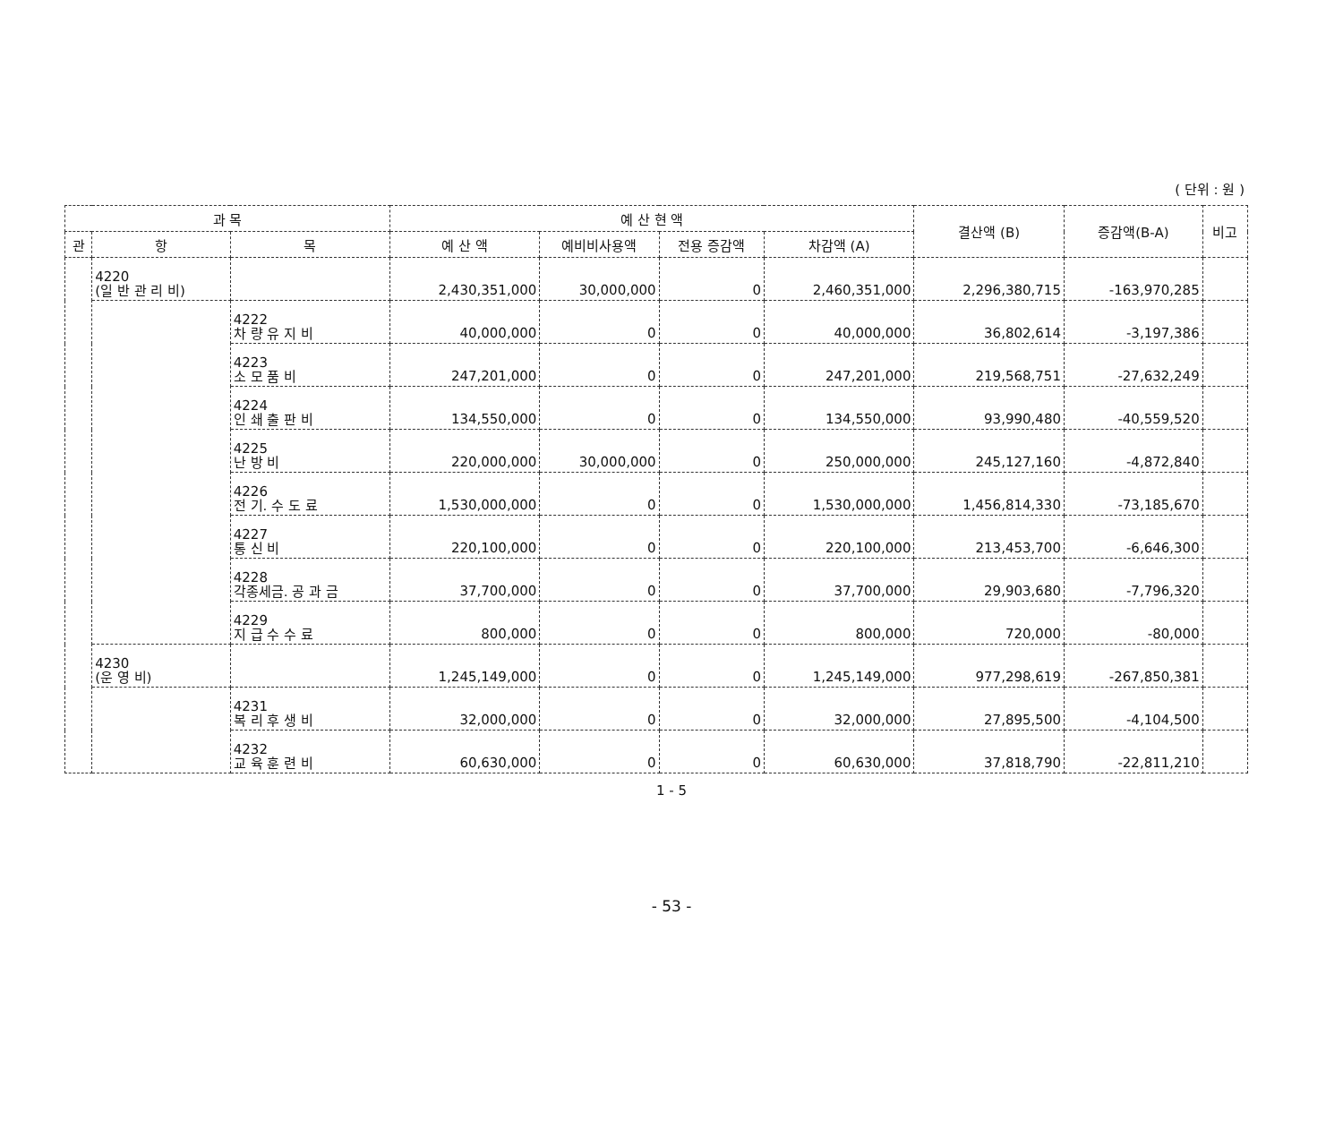( 단위 : 원 )
| 과 목 | | | 예 산 현 액 | | | | 결산액 (B) | 증감액(B-A) | 비고 |
| --- | --- | --- | --- | --- | --- | --- | --- | --- | --- |
| 관 | 항 | 목 | 예 산 액 | 예비비사용액 | 전용 증감액 | 차감액 (A) | | | |
| | 4220 (일 반 관 리 비) | | 2,430,351,000 | 30,000,000 | 0 | 2,460,351,000 | 2,296,380,715 | -163,970,285 | |
| | | 4222 차 량 유 지 비 | 40,000,000 | 0 | 0 | 40,000,000 | 36,802,614 | -3,197,386 | |
| | | 4223 소 모 품 비 | 247,201,000 | 0 | 0 | 247,201,000 | 219,568,751 | -27,632,249 | |
| | | 4224 인 쇄 출 판 비 | 134,550,000 | 0 | 0 | 134,550,000 | 93,990,480 | -40,559,520 | |
| | | 4225 난 방 비 | 220,000,000 | 30,000,000 | 0 | 250,000,000 | 245,127,160 | -4,872,840 | |
| | | 4226 전 기. 수 도 료 | 1,530,000,000 | 0 | 0 | 1,530,000,000 | 1,456,814,330 | -73,185,670 | |
| | | 4227 통 신 비 | 220,100,000 | 0 | 0 | 220,100,000 | 213,453,700 | -6,646,300 | |
| | | 4228 각종세금. 공 과 금 | 37,700,000 | 0 | 0 | 37,700,000 | 29,903,680 | -7,796,320 | |
| | | 4229 지 급 수 수 료 | 800,000 | 0 | 0 | 800,000 | 720,000 | -80,000 | |
| | 4230 (운 영 비) | | 1,245,149,000 | 0 | 0 | 1,245,149,000 | 977,298,619 | -267,850,381 | |
| | | 4231 복 리 후 생 비 | 32,000,000 | 0 | 0 | 32,000,000 | 27,895,500 | -4,104,500 | |
| | | 4232 교 육 훈 련 비 | 60,630,000 | 0 | 0 | 60,630,000 | 37,818,790 | -22,811,210 | |
1 - 5
- 53 -